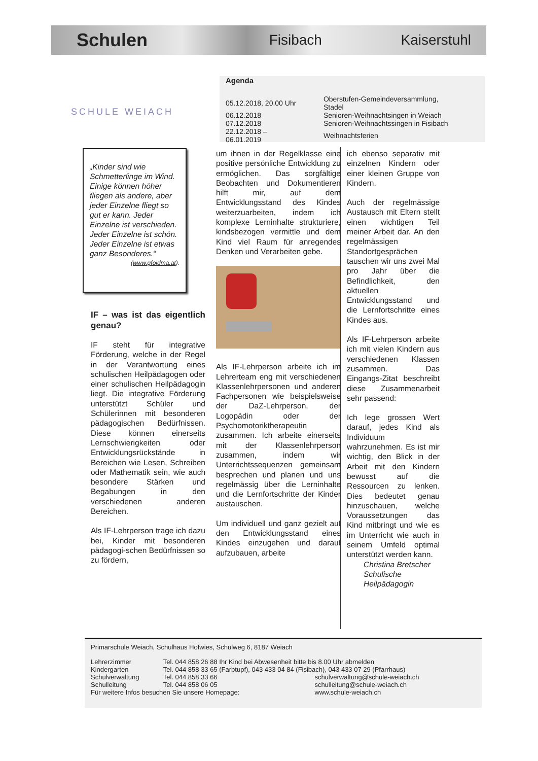Schulen
Fisibach Kaiserstuhl
Agenda
| 05.12.2018, 20.00 Uhr | Oberstufen-Gemeindeversammlung, Stadel |
| 06.12.2018 | Senioren-Weihnachtsingen in Weiach |
| 07.12.2018 | Senioren-Weihnachtssingen in Fisibach |
| 22.12.2018 – 06.01.2019 | Weihnachtsferien |
SCHULE WEIACH
„Kinder sind wie Schmetterlinge im Wind. Einige können höher fliegen als andere, aber jeder Einzelne fliegt so gut er kann. Jeder Einzelne ist verschieden. Jeder Einzelne ist schön. Jeder Einzelne ist etwas ganz Besonderes.“
(www.gfoidma.at).
IF – was ist das eigentlich genau?
IF steht für integrative Förderung, welche in der Regel in der Verantwortung eines schulischen Heilpädagogen oder einer schulischen Heilpädagogin liegt. Die integrative Förderung unterstützt Schüler und Schülerinnen mit besonderen pädagogischen Bedürfnissen. Diese können einerseits Lernschwierigkeiten oder Entwicklungsrückstände in Bereichen wie Lesen, Schreiben oder Mathematik sein, wie auch besondere Stärken und Begabungen in den verschiedenen anderen Bereichen.
Als IF-Lehrperson trage ich dazu bei, Kinder mit besonderen pädagogi-schen Bedürfnissen so zu fördern,
um ihnen in der Regelklasse eine positive persönliche Entwicklung zu ermöglichen. Das sorgfältige Beobachten und Dokumentieren hilft mir, auf dem Entwicklungsstand des Kindes weiterzuarbeiten, indem ich komplexe Lerninhalte strukturiere, kindsbezogen vermittle und dem Kind viel Raum für anregendes Denken und Verarbeiten gebe.
Als IF-Lehrperson arbeite ich im Lehrerteam eng mit verschiedenen Klassenlehrpersonen und anderen Fachpersonen wie beispielsweise der DaZ-Lehrperson, der Logopädin oder der Psychomotoriktherapeutin zusammen. Ich arbeite einerseits mit der Klassenlehrperson zusammen, indem wir Unterrichtssequenzen gemeinsam besprechen und planen und uns regelmässig über die Lerninhalte und die Lernfortschritte der Kinder austauschen.
Um individuell und ganz gezielt auf den Entwicklungsstand eines Kindes einzugehen und darauf aufzubauen, arbeite
ich ebenso separativ mit einzelnen Kindern oder einer kleinen Gruppe von Kindern.
Auch der regelmässige Austausch mit Eltern stellt einen wichtigen Teil meiner Arbeit dar. An den regelmässigen Standortgesprächen tauschen wir uns zwei Mal pro Jahr über die Befindlichkeit, den aktuellen Entwicklungsstand und die Lernfortschritte eines Kindes aus.
Als IF-Lehrperson arbeite ich mit vielen Kindern aus verschiedenen Klassen zusammen. Das Eingangs-Zitat beschreibt diese Zusammenarbeit sehr passend:
Ich lege grossen Wert darauf, jedes Kind als Individuum wahrzunehmen. Es ist mir wichtig, den Blick in der Arbeit mit den Kindern bewusst auf die Ressourcen zu lenken. Dies bedeutet genau hinzuschauen, welche Voraussetzungen das Kind mitbringt und wie es im Unterricht wie auch in seinem Umfeld optimal unterstützt werden kann.
Christina Bretscher
Schulische
Heilpädagogin
Primarschule Weiach, Schulhaus Hofwies, Schulweg 6, 8187 Weiach
| Lehrerzimmer | Tel. 044 858 26 88 Ihr Kind bei Abwesenheit bitte bis 8.00 Uhr abmelden | |
| Kindergarten | Tel. 044 858 33 65 (Farbtupf), 043 433 04 84 (Fisibach), 043 433 07 29 (Pfarrhaus) | |
| Schulverwaltung | Tel. 044 858 33 66 | schulverwaltung@schule-weiach.ch |
| Schulleitung | Tel. 044 858 06 05 | schulleitung@schule-weiach.ch |
| Für weitere Infos besuchen Sie unsere Homepage: | | www.schule-weiach.ch |